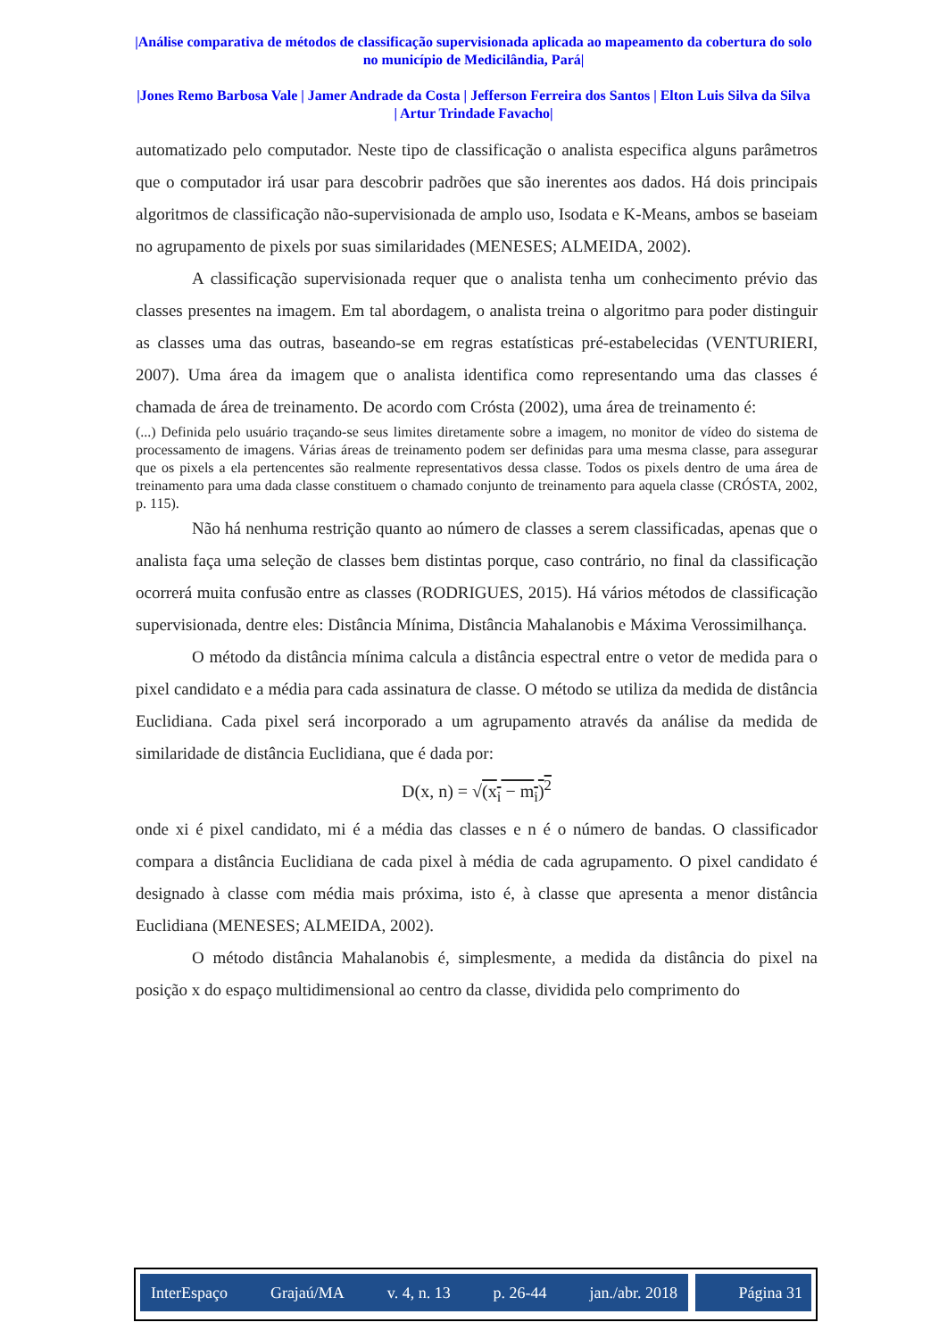|Análise comparativa de métodos de classificação supervisionada aplicada ao mapeamento da cobertura do solo no município de Medicilândia, Pará|
|Jones Remo Barbosa Vale | Jamer Andrade da Costa | Jefferson Ferreira dos Santos | Elton Luis Silva da Silva | Artur Trindade Favacho|
automatizado pelo computador. Neste tipo de classificação o analista especifica alguns parâmetros que o computador irá usar para descobrir padrões que são inerentes aos dados. Há dois principais algoritmos de classificação não-supervisionada de amplo uso, Isodata e K-Means, ambos se baseiam no agrupamento de pixels por suas similaridades (MENESES; ALMEIDA, 2002).
A classificação supervisionada requer que o analista tenha um conhecimento prévio das classes presentes na imagem. Em tal abordagem, o analista treina o algoritmo para poder distinguir as classes uma das outras, baseando-se em regras estatísticas pré-estabelecidas (VENTURIERI, 2007). Uma área da imagem que o analista identifica como representando uma das classes é chamada de área de treinamento. De acordo com Crósta (2002), uma área de treinamento é:
(...) Definida pelo usuário traçando-se seus limites diretamente sobre a imagem, no monitor de vídeo do sistema de processamento de imagens. Várias áreas de treinamento podem ser definidas para uma mesma classe, para assegurar que os pixels a ela pertencentes são realmente representativos dessa classe. Todos os pixels dentro de uma área de treinamento para uma dada classe constituem o chamado conjunto de treinamento para aquela classe (CRÓSTA, 2002, p. 115).
Não há nenhuma restrição quanto ao número de classes a serem classificadas, apenas que o analista faça uma seleção de classes bem distintas porque, caso contrário, no final da classificação ocorrerá muita confusão entre as classes (RODRIGUES, 2015). Há vários métodos de classificação supervisionada, dentre eles: Distância Mínima, Distância Mahalanobis e Máxima Verossimilhança.
O método da distância mínima calcula a distância espectral entre o vetor de medida para o pixel candidato e a média para cada assinatura de classe. O método se utiliza da medida de distância Euclidiana. Cada pixel será incorporado a um agrupamento através da análise da medida de similaridade de distância Euclidiana, que é dada por:
D(x, n) = √(x<sub>i</sub> − m<sub>i</sub>)<sup>2</sup>
onde xi é pixel candidato, mi é a média das classes e n é o número de bandas. O classificador compara a distância Euclidiana de cada pixel à média de cada agrupamento. O pixel candidato é designado à classe com média mais próxima, isto é, à classe que apresenta a menor distância Euclidiana (MENESES; ALMEIDA, 2002).
O método distância Mahalanobis é, simplesmente, a medida da distância do pixel na posição x do espaço multidimensional ao centro da classe, dividida pelo comprimento do
InterEspaço Grajaú/MA v. 4, n. 13 p. 26-44 jan./abr. 2018
Página 31